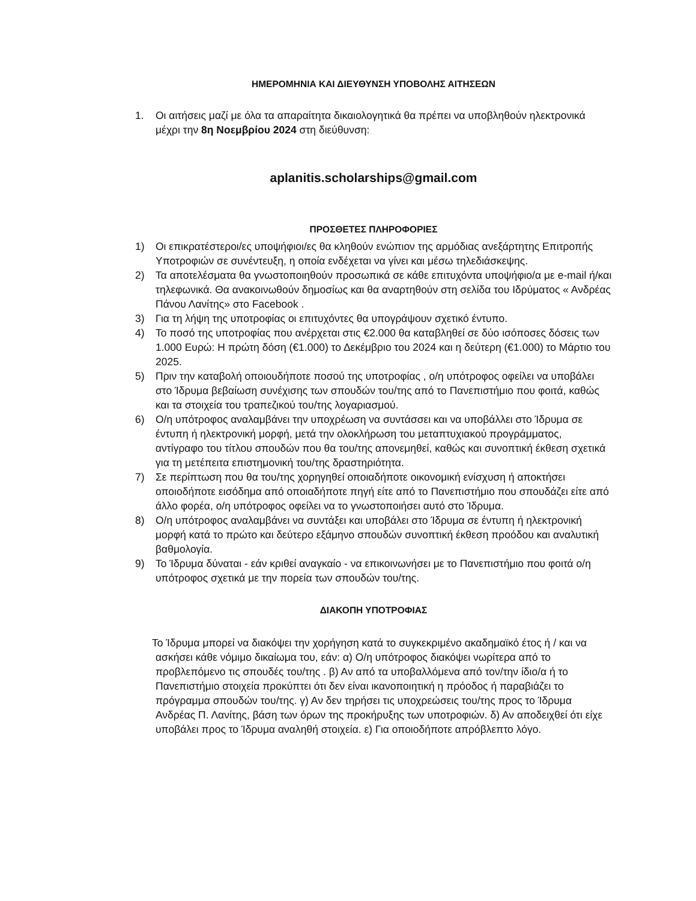ΗΜΕΡΟΜΗΝΙΑ ΚΑΙ ΔΙΕΥΘΥΝΣΗ ΥΠΟΒΟΛΗΣ ΑΙΤΗΣΕΩΝ
1. Οι αιτήσεις μαζί με όλα τα απαραίτητα δικαιολογητικά θα πρέπει να υποβληθούν ηλεκτρονικά μέχρι την 8η Νοεμβρίου 2024 στη διεύθυνση:
aplanitis.scholarships@gmail.com
ΠΡΟΣΘΕΤΕΣ ΠΛΗΡΟΦΟΡΙΕΣ
1) Οι επικρατέστεροι/ες υποψήφιοι/ες θα κληθούν ενώπιον της αρμόδιας ανεξάρτητης Επιτροπής Υποτροφιών σε συνέντευξη, η οποία ενδέχεται να γίνει και μέσω τηλεδιάσκεψης.
2) Τα αποτελέσματα θα γνωστοποιηθούν προσωπικά σε κάθε επιτυχόντα υποψήφιο/α με e-mail ή/και τηλεφωνικά. Θα ανακοινωθούν δημοσίως και θα αναρτηθούν στη σελίδα του Ιδρύματος « Ανδρέας Πάνου Λανίτης» στο Facebook .
3) Για τη λήψη της υποτροφίας οι επιτυχόντες θα υπογράψουν σχετικό έντυπο.
4) Το ποσό της υποτροφίας που ανέρχεται στις €2.000 θα καταβληθεί σε δύο ισόποσες δόσεις των 1.000 Ευρώ: Η πρώτη δόση (€1.000) το Δεκέμβριο του 2024 και η δεύτερη (€1.000) το Μάρτιο του 2025.
5) Πριν την καταβολή οποιουδήποτε ποσού της υποτροφίας , ο/η υπότροφος οφείλει να υποβάλει στο Ίδρυμα βεβαίωση συνέχισης των σπουδών του/της από το Πανεπιστήμιο που φοιτά, καθώς και τα στοιχεία του τραπεζικού του/της λογαριασμού.
6) Ο/η υπότροφος αναλαμβάνει την υποχρέωση να συντάσσει και να υποβάλλει στο Ίδρυμα σε έντυπη ή ηλεκτρονική μορφή, μετά την ολοκλήρωση του μεταπτυχιακού προγράμματος, αντίγραφο του τίτλου σπουδών που θα του/της απονεμηθεί, καθώς και συνοπτική έκθεση σχετικά για τη μετέπειτα επιστημονική του/της δραστηριότητα.
7) Σε περίπτωση που θα του/της χορηγηθεί οποιαδήποτε οικονομική ενίσχυση ή αποκτήσει οποιοδήποτε εισόδημα από οποιαδήποτε πηγή είτε από το Πανεπιστήμιο που σπουδάζει είτε από άλλο φορέα, ο/η υπότροφος οφείλει να το γνωστοποιήσει αυτό στο Ίδρυμα.
8) Ο/η υπότροφος αναλαμβάνει να συντάξει και υποβάλει στο Ίδρυμα σε έντυπη ή ηλεκτρονική μορφή κατά το πρώτο και δεύτερο εξάμηνο σπουδών συνοπτική έκθεση προόδου και αναλυτική βαθμολογία.
9) Το Ίδρυμα δύναται - εάν κριθεί αναγκαίο - να επικοινωνήσει με το Πανεπιστήμιο που φοιτά ο/η υπότροφος σχετικά με την πορεία των σπουδών του/της.
ΔΙΑΚΟΠΗ ΥΠΟΤΡΟΦΙΑΣ
Το Ίδρυμα μπορεί να διακόψει την χορήγηση κατά το συγκεκριμένο ακαδημαϊκό έτος ή / και να ασκήσει κάθε νόμιμο δικαίωμα του, εάν: α) Ο/η υπότροφος διακόψει νωρίτερα από το προβλεπόμενο τις σπουδές του/της . β) Αν από τα υποβαλλόμενα από τον/την ίδιο/α ή το Πανεπιστήμιο στοιχεία προκύπτει ότι δεν είναι ικανοποιητική η πρόοδος ή παραβιάζει το πρόγραμμα σπουδών του/της. γ) Αν δεν τηρήσει τις υποχρεώσεις του/της προς το Ίδρυμα Ανδρέας Π. Λανίτης, βάση των όρων της προκήρυξης των υποτροφιών. δ) Αν αποδειχθεί ότι είχε υποβάλει προς το Ίδρυμα αναληθή στοιχεία. ε) Για οποιοδήποτε απρόβλεπτο λόγο.